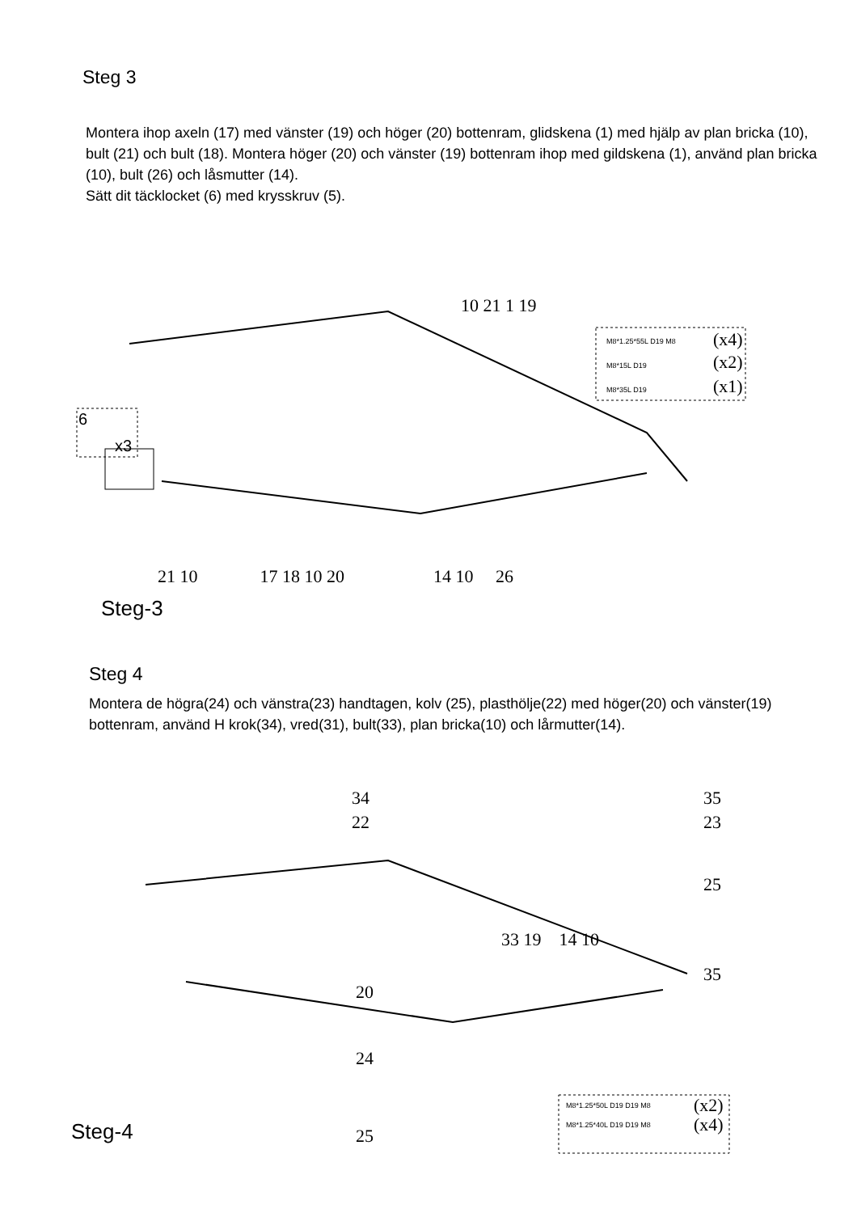Steg 3
Montera ihop axeln (17) med vänster (19) och höger (20) bottenram, glidskena (1) med hjälp av plan bricka (10), bult (21) och bult (18). Montera höger (20) och vänster (19) bottenram ihop med gildskena (1), använd plan bricka (10), bult (26) och låsmutter (14).
Sätt dit täcklocket (6) med krysskruv (5).
10 21 1 19
6
x3
M8*1.25*55L D19 M8 (x4)
M8*15L D19 (x2)
M8*35L D19 (x1)
21 10 17 18 10 20 14 10 26
Steg-3
Steg 4
Montera de högra(24) och vänstra(23) handtagen, kolv (25), plasthölje(22) med höger(20) och vänster(19) bottenram, använd H krok(34), vred(31), bult(33), plan bricka(10) och lårmutter(14).
34
22
35
23
25
33 19 14 10
35
20
24
M8*1.25*50L D19 D19 M8 (x2)
M8*1.25*40L D19 D19 M8 (x4)
Steg-4 25